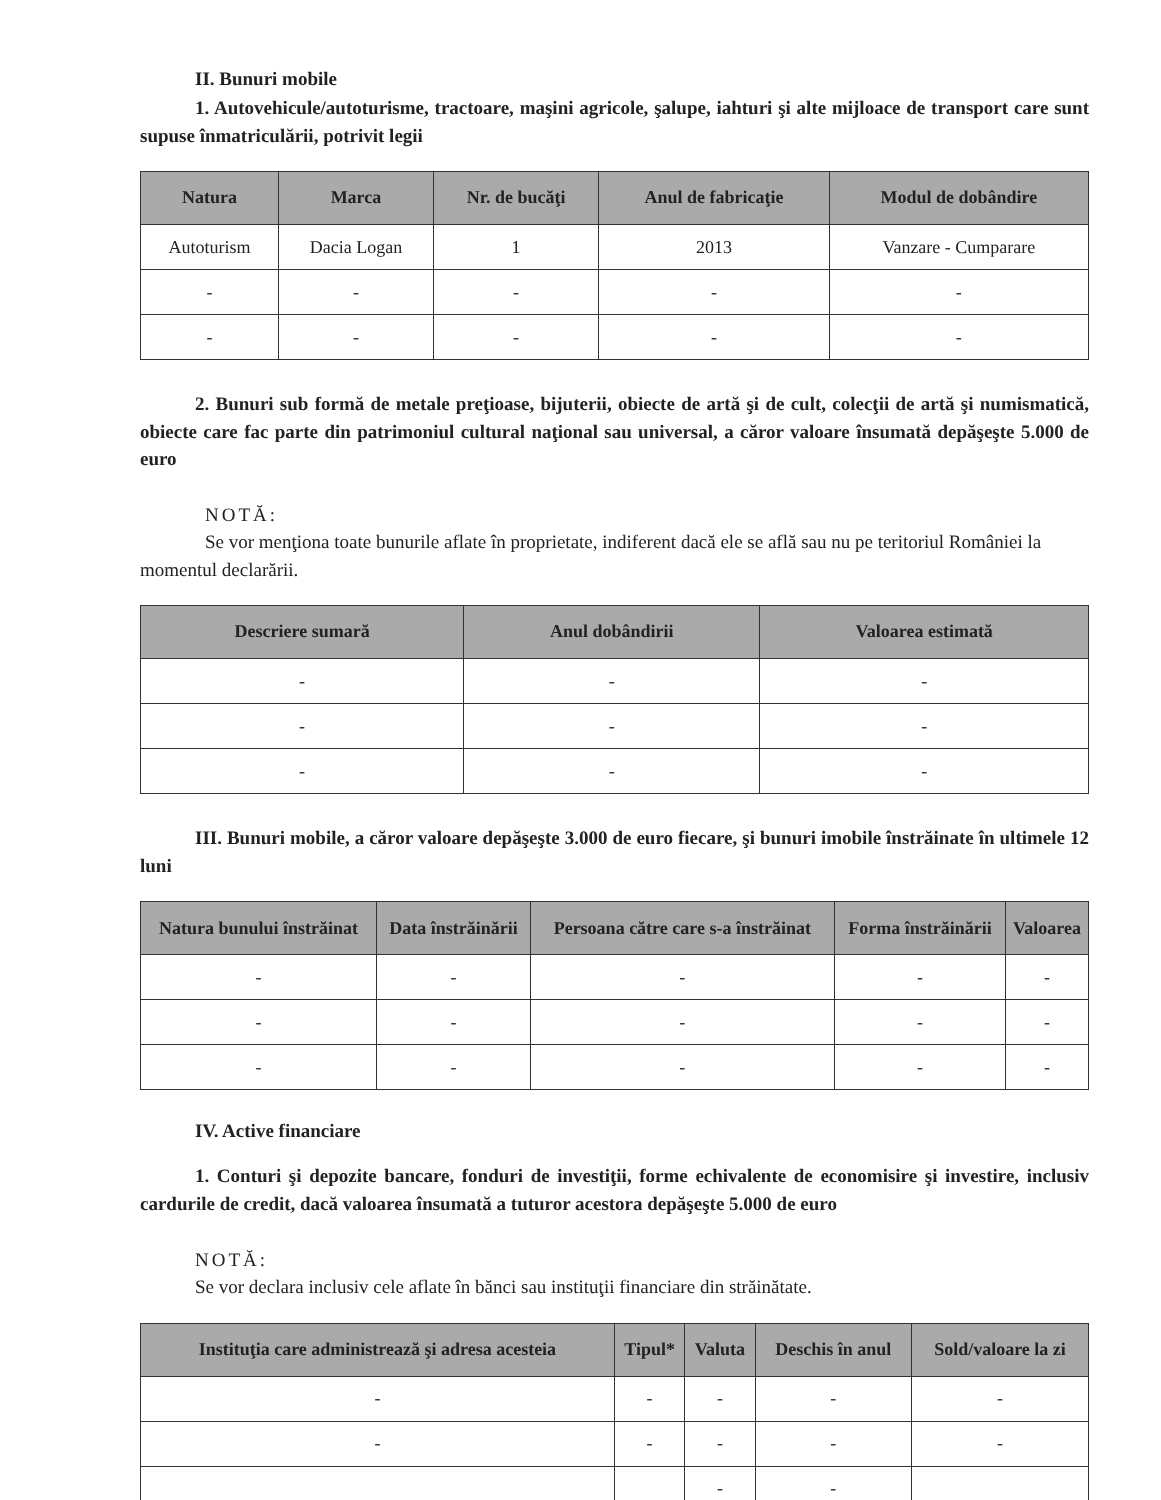II. Bunuri mobile
1. Autovehicule/autoturisme, tractoare, maşini agricole, şalupe, iahturi şi alte mijloace de transport care sunt supuse înmatriculării, potrivit legii
| Natura | Marca | Nr. de bucăţi | Anul de fabricaţie | Modul de dobândire |
| --- | --- | --- | --- | --- |
| Autoturism | Dacia Logan | 1 | 2013 | Vanzare - Cumparare |
| - | - | - | - | - |
| - | - | - | - | - |
2. Bunuri sub formă de metale preţioase, bijuterii, obiecte de artă şi de cult, colecţii de artă şi numismatică, obiecte care fac parte din patrimoniul cultural naţional sau universal, a căror valoare însumată depăşeşte 5.000 de euro
NOTĂ:
Se vor menţiona toate bunurile aflate în proprietate, indiferent dacă ele se află sau nu pe teritoriul României la momentul declarării.
| Descriere sumară | Anul dobândirii | Valoarea estimată |
| --- | --- | --- |
| - | - | - |
| - | - | - |
| - | - | - |
III. Bunuri mobile, a căror valoare depăşeşte 3.000 de euro fiecare, şi bunuri imobile înstrăinate în ultimele 12 luni
| Natura bunului înstrăinat | Data înstrăinării | Persoana către care s-a înstrăinat | Forma înstrăinării | Valoarea |
| --- | --- | --- | --- | --- |
| - | - | - | - | - |
| - | - | - | - | - |
| - | - | - | - | - |
IV. Active financiare
1. Conturi şi depozite bancare, fonduri de investiţii, forme echivalente de economisire şi investire, inclusiv cardurile de credit, dacă valoarea însumată a tuturor acestora depăşeşte 5.000 de euro
NOTĂ:
Se vor declara inclusiv cele aflate în bănci sau instituţii financiare din străinătate.
| Instituţia care administrează şi adresa acesteia | Tipul* | Valuta | Deschis în anul | Sold/valoare la zi |
| --- | --- | --- | --- | --- |
| - | - | - | - | - |
| - | - | - | - | - |
| | | - | - | |